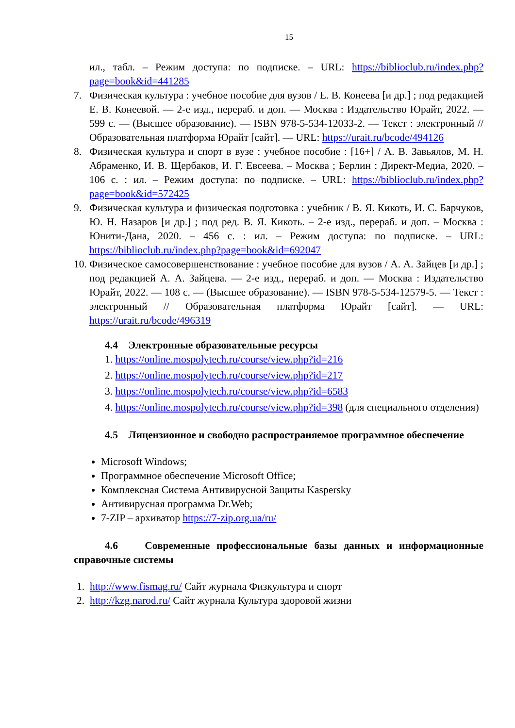15
ил., табл. – Режим доступа: по подписке. – URL: https://biblioclub.ru/index.php?page=book&id=441285
7. Физическая культура : учебное пособие для вузов / Е. В. Конеева [и др.] ; под редакцией Е. В. Конеевой. — 2-е изд., перераб. и доп. — Москва : Издательство Юрайт, 2022. — 599 с. — (Высшее образование). — ISBN 978-5-534-12033-2. — Текст : электронный // Образовательная платформа Юрайт [сайт]. — URL: https://urait.ru/bcode/494126
8. Физическая культура и спорт в вузе : учебное пособие : [16+] / А. В. Завьялов, М. Н. Абраменко, И. В. Щербаков, И. Г. Евсеева. – Москва ; Берлин : Директ-Медиа, 2020. – 106 с. : ил. – Режим доступа: по подписке. – URL: https://biblioclub.ru/index.php?page=book&id=572425
9. Физическая культура и физическая подготовка : учебник / В. Я. Кикоть, И. С. Барчуков, Ю. Н. Назаров [и др.] ; под ред. В. Я. Кикоть. – 2-е изд., перераб. и доп. – Москва : Юнити-Дана, 2020. – 456 с. : ил. – Режим доступа: по подписке. – URL: https://biblioclub.ru/index.php?page=book&id=692047
10. Физическое самосовершенствование : учебное пособие для вузов / А. А. Зайцев [и др.] ; под редакцией А. А. Зайцева. — 2-е изд., перераб. и доп. — Москва : Издательство Юрайт, 2022. — 108 с. — (Высшее образование). — ISBN 978-5-534-12579-5. — Текст : электронный // Образовательная платформа Юрайт [сайт]. — URL: https://urait.ru/bcode/496319
4.4 Электронные образовательные ресурсы
1. https://online.mospolytech.ru/course/view.php?id=216
2. https://online.mospolytech.ru/course/view.php?id=217
3. https://online.mospolytech.ru/course/view.php?id=6583
4. https://online.mospolytech.ru/course/view.php?id=398 (для специального отделения)
4.5 Лицензионное и свободно распространяемое программное обеспечение
Microsoft Windows;
Программное обеспечение Microsoft Office;
Комплексная Система Антивирусной Защиты Kaspersky
Антивирусная программа Dr.Web;
7-ZIP – архиватор https://7-zip.org.ua/ru/
4.6 Современные профессиональные базы данных и информационные справочные системы
1. http://www.fismag.ru/ Сайт журнала Физкультура и спорт
2. http://kzg.narod.ru/ Сайт журнала Культура здоровой жизни